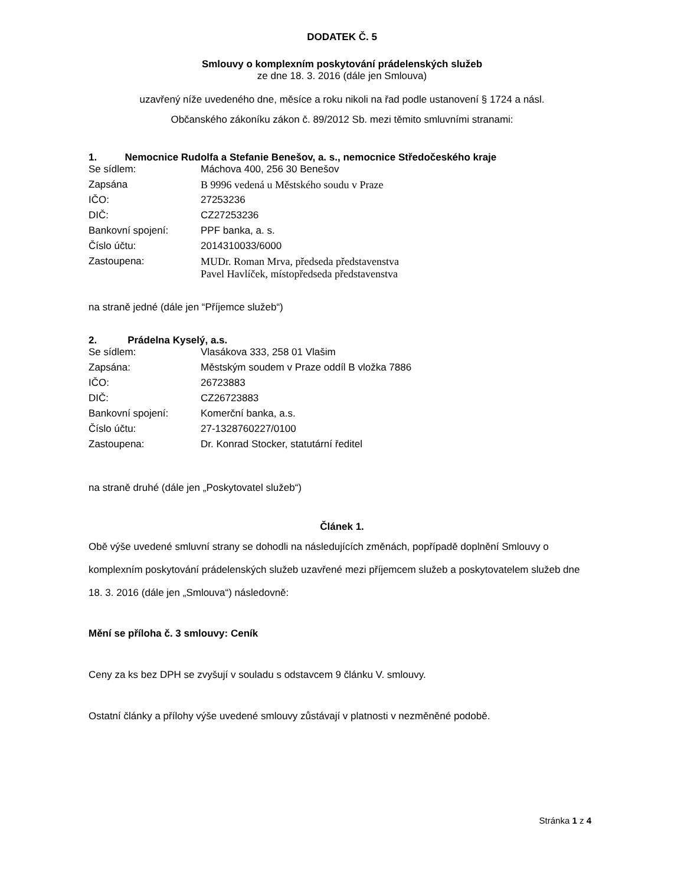DODATEK Č. 5
Smlouvy o komplexním poskytování prádelenských služeb
ze dne 18. 3. 2016 (dále jen Smlouva)
uzavřený níže uvedeného dne, měsíce a roku nikoli na řad podle ustanovení § 1724 a násl.
Občanského zákoníku zákon č. 89/2012 Sb. mezi těmito smluvními stranami:
1. Nemocnice Rudolfa a Stefanie Benešov, a. s., nemocnice Středočeského kraje
| Se sídlem: | Máchova 400, 256 30 Benešov |
| Zapsána | B 9996 vedená u Městského soudu v Praze |
| IČO: | 27253236 |
| DIČ: | CZ27253236 |
| Bankovní spojení: | PPF banka, a. s. |
| Číslo účtu: | 2014310033/6000 |
| Zastoupena: | MUDr. Roman Mrva, předseda představenstva Pavel Havlíček, místopředseda představenstva |
na straně jedné (dále jen “Příjemce služeb“)
2. Prádelna Kyselý, a.s.
| Se sídlem: | Vlasákova 333, 258 01 Vlašim |
| Zapsána: | Městským soudem v Praze oddíl B vložka 7886 |
| IČO: | 26723883 |
| DIČ: | CZ26723883 |
| Bankovní spojení: | Komerční banka, a.s. |
| Číslo účtu: | 27-1328760227/0100 |
| Zastoupena: | Dr. Konrad Stocker, statutární ředitel |
na straně druhé (dále jen „Poskytovatel služeb“)
Článek 1.
Obě výše uvedené smluvní strany se dohodli na následujících změnách, popřípadě doplnění Smlouvy o komplexním poskytování prádelenských služeb uzavřené mezi příjemcem služeb a poskytovatelem služeb dne 18. 3. 2016 (dále jen „Smlouva“) následovně:
Mění se příloha č. 3 smlouvy: Ceník
Ceny za ks bez DPH se zvyšují v souladu s odstavcem 9 článku V. smlouvy.
Ostatní články a přílohy výše uvedené smlouvy zůstávají v platnosti v nezměněné podobě.
Stránka 1 z 4